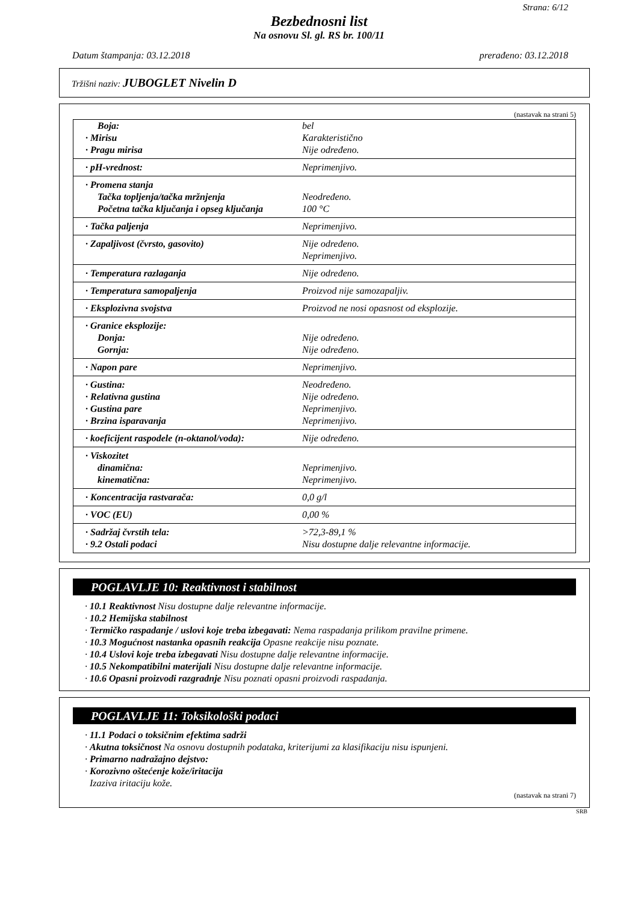Strana: 6/12
Bezbednosni list
Na osnovu Sl. gl. RS br. 100/11
Datum štampanja: 03.12.2018 prerađeno: 03.12.2018
Tržišni naziv: JUBOGLET Nivelin D
(nastavak na strani 5)
| Boja: | bel |
| · Mirisu | Karakteristično |
| · Pragu mirisa | Nije određeno. |
| · pH-vrednost: | Neprimenjivo. |
| · Promena stanja | |
| Tačka topljenja/tačka mržnjenja | Neodređeno. |
| Početna tačka ključanja i opseg ključanja | 100 °C |
| · Tačka paljenja | Neprimenjivo. |
| · Zapaljivost (čvrsto, gasovito) | Nije određeno. Neprimenjivo. |
| · Temperatura razlaganja | Nije određeno. |
| · Temperatura samopaljenja | Proizvod nije samozapaljiv. |
| · Eksplozivna svojstva | Proizvod ne nosi opasnost od eksplozije. |
| · Granice eksplozije: | |
| Donja: | Nije određeno. |
| Gornja: | Nije određeno. |
| · Napon pare | Neprimenjivo. |
| · Gustina: | Neodređeno. |
| · Relativna gustina | Nije određeno. |
| · Gustina pare | Neprimenjivo. |
| · Brzina isparavanja | Neprimenjivo. |
| · koeficijent raspodele (n-oktanol/voda): | Nije određeno. |
| · Viskozitet | |
| dinamična: | Neprimenjivo. |
| kinematična: | Neprimenjivo. |
| · Koncentracija rastvarača: | 0,0 g/l |
| · VOC (EU) | 0,00 % |
| · Sadržaj čvrstih tela: | >72,3-89,1 % |
| · 9.2 Ostali podaci | Nisu dostupne dalje relevantne informacije. |
POGLAVLJE 10: Reaktivnost i stabilnost
· 10.1 Reaktivnost Nisu dostupne dalje relevantne informacije.
· 10.2 Hemijska stabilnost
· Termičko raspadanje / uslovi koje treba izbegavati: Nema raspadanja prilikom pravilne primene.
· 10.3 Mogućnost nastanka opasnih reakcija Opasne reakcije nisu poznate.
· 10.4 Uslovi koje treba izbegavati Nisu dostupne dalje relevantne informacije.
· 10.5 Nekompatibilni materijali Nisu dostupne dalje relevantne informacije.
· 10.6 Opasni proizvodi razgradnje Nisu poznati opasni proizvodi raspadanja.
POGLAVLJE 11: Toksikološki podaci
· 11.1 Podaci o toksičnim efektima sadrži
· Akutna toksičnost Na osnovu dostupnih podataka, kriterijumi za klasifikaciju nisu ispunjeni.
· Primarno nadražajno dejstvo:
· Korozivno oštećenje kože/iritacija
Izaziva iritaciju kože.
(nastavak na strani 7)
SRB